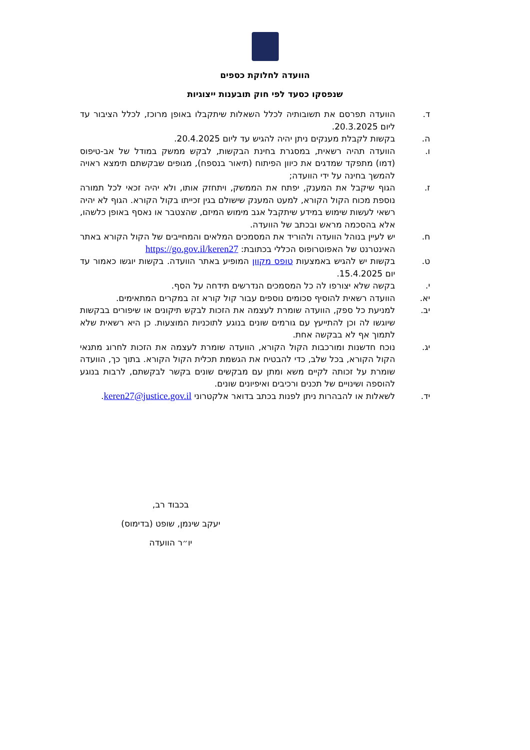הוועדה לחלוקת כספים
שנפסקו כסעד לפי חוק תובענות ייצוגיות
ד. הוועדה תפרסם את תשובותיה לכלל השאלות שיתקבלו באופן מרוכז, לכלל הציבור עד ליום 20.3.2025.
ה. בקשות לקבלת מענקים ניתן יהיה להגיש עד ליום 20.4.2025.
ו. הוועדה תהיה רשאית, במסגרת בחינת הבקשות, לבקש ממשק במודל של אב-טיפוס (דמו) מתפקד שמדגים את כיוון הפיתוח (תיאור בנספח), מגופים שבקשתם תימצא ראויה להמשך בחינה על ידי הוועדה;
ז. הגוף שיקבל את המענק, יפתח את הממשק, ויתחזק אותו, ולא יהיה זכאי לכל תמורה נוספת מכוח הקול הקורא, למעט המענק שישולם בגין זכייתו בקול הקורא. הגוף לא יהיה רשאי לעשות שימוש במידע שיתקבל אגב מימוש המיזם, שהצטבר או נאסף באופן כלשהו, אלא בהסכמה מראש ובכתב של הוועדה.
ח. יש לעיין בנוהל הוועדה ולהוריד את המסמכים המלאים והמחייבים של הקול הקורא באתר האינטרנט של האפוטרופוס הכללי בכתובת: https://go.gov.il/keren27
ט. בקשות יש להגיש באמצעות טופס מקוון המופיע באתר הוועדה. בקשות יוגשו כאמור עד יום 15.4.2025.
י. בקשה שלא יצורפו לה כל המסמכים הנדרשים תידחה על הסף.
יא. הוועדה רשאית להוסיף סכומים נוספים עבור קול קורא זה במקרים המתאימים.
יב. למניעת כל ספק, הוועדה שומרת לעצמה את הזכות לבקש תיקונים או שיפורים בבקשות שיוגשו לה וכן להתייעץ עם גורמים שונים בנוגע לתוכניות המוצעות. כן היא רשאית שלא לתמוך אף לא בבקשה אחת.
יג. נוכח חדשנות ומורכבות הקול הקורא, הוועדה שומרת לעצמה את הזכות לחרוג מתנאי הקול הקורא, בכל שלב, כדי להבטיח את הגשמת תכלית הקול הקורא. בתוך כך, הוועדה שומרת על זכותה לקיים משא ומתן עם מבקשים שונים בקשר לבקשתם, לרבות בנוגע להוספה ושינויים של תכנים ורכיבים ואיפיונים שונים.
יד. לשאלות או להבהרות ניתן לפנות בכתב בדואר אלקטרוני keren27@justice.gov.il.
בכבוד רב,
יעקב שינמן, שופט (בדימוס)
יו״ר הוועדה